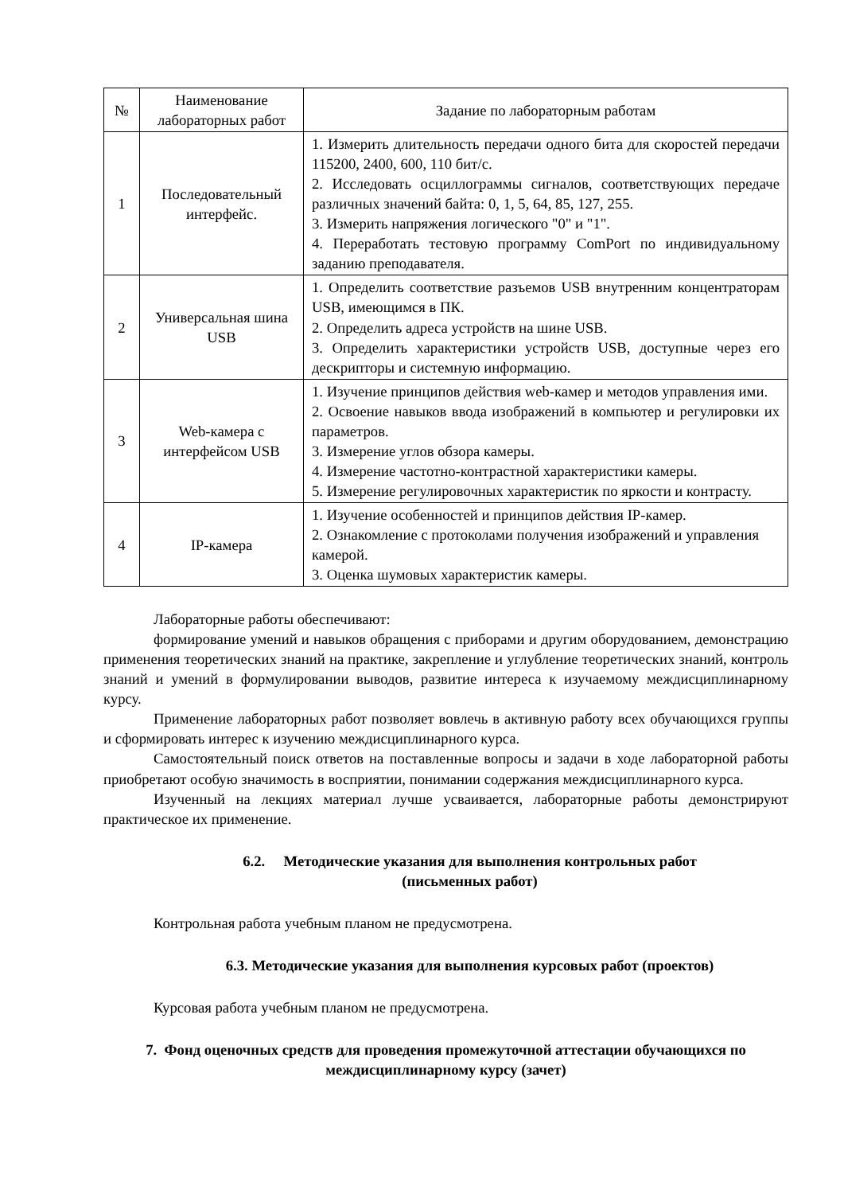| № | Наименование лабораторных работ | Задание по лабораторным работам |
| --- | --- | --- |
| 1 | Последовательный интерфейс. | 1. Измерить длительность передачи одного бита для скоростей передачи 115200, 2400, 600, 110 бит/с. 2. Исследовать осциллограммы сигналов, соответствующих передаче различных значений байта: 0, 1, 5, 64, 85, 127, 255. 3. Измерить напряжения логического "0" и "1". 4. Переработать тестовую программу ComPort по индивидуальному заданию преподавателя. |
| 2 | Универсальная шина USB | 1. Определить соответствие разъемов USB внутренним концентраторам USB, имеющимся в ПК. 2. Определить адреса устройств на шине USB. 3. Определить характеристики устройств USB, доступные через его дескрипторы и системную информацию. |
| 3 | Web-камера с интерфейсом USB | 1. Изучение принципов действия web-камер и методов управления ими. 2. Освоение навыков ввода изображений в компьютер и регулировки их параметров. 3. Измерение углов обзора камеры. 4. Измерение частотно-контрастной характеристики камеры. 5. Измерение регулировочных характеристик по яркости и контрасту. |
| 4 | IP-камера | 1. Изучение особенностей и принципов действия IP-камер. 2. Ознакомление с протоколами получения изображений и управления камерой. 3. Оценка шумовых характеристик камеры. |
Лабораторные работы обеспечивают:
формирование умений и навыков обращения с приборами и другим оборудованием, демонстрацию применения теоретических знаний на практике, закрепление и углубление теоретических знаний, контроль знаний и умений в формулировании выводов, развитие интереса к изучаемому междисциплинарному курсу.
Применение лабораторных работ позволяет вовлечь в активную работу всех обучающихся группы и сформировать интерес к изучению междисциплинарного курса.
Самостоятельный поиск ответов на поставленные вопросы и задачи в ходе лабораторной работы приобретают особую значимость в восприятии, понимании содержания междисциплинарного курса.
Изученный на лекциях материал лучше усваивается, лабораторные работы демонстрируют практическое их применение.
6.2. Методические указания для выполнения контрольных работ
(письменных работ)
Контрольная работа учебным планом не предусмотрена.
6.3. Методические указания для выполнения курсовых работ (проектов)
Курсовая работа учебным планом не предусмотрена.
7. Фонд оценочных средств для проведения промежуточной аттестации обучающихся по междисциплинарному курсу (зачет)